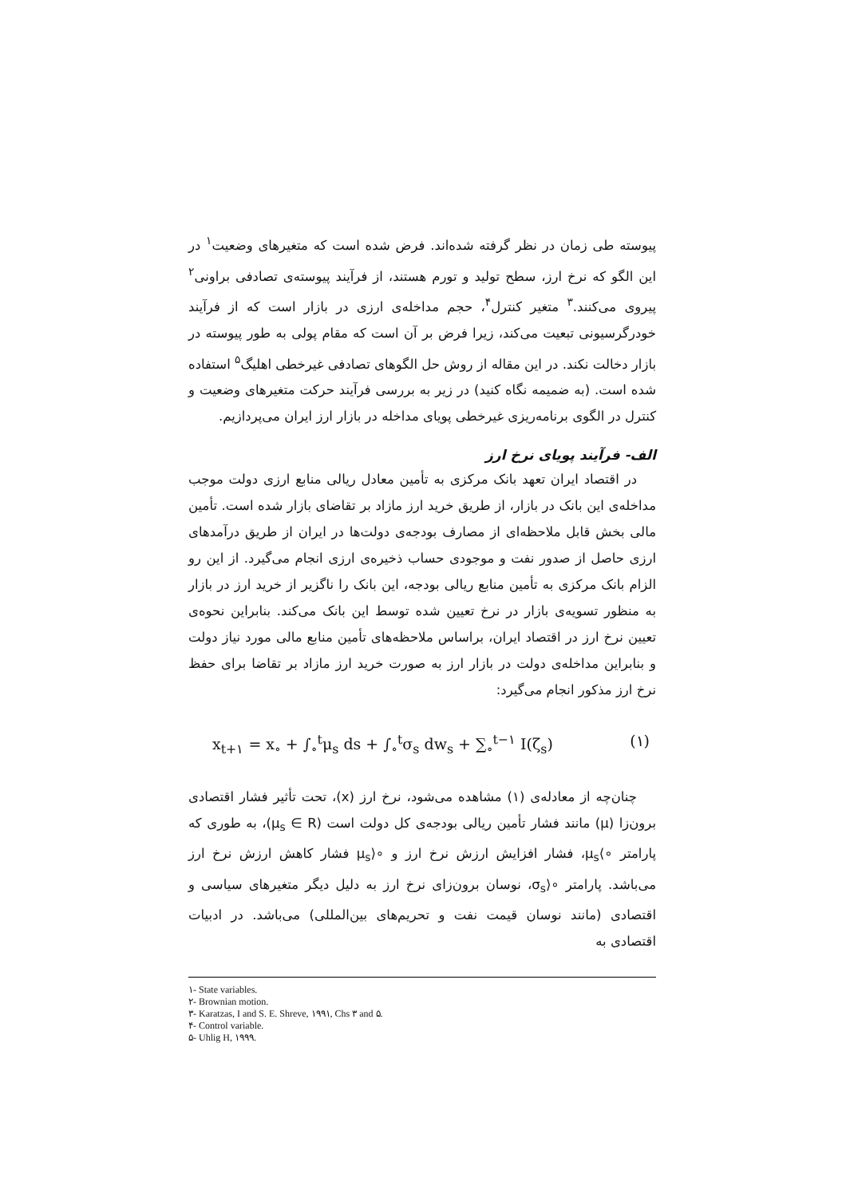پیوسته طی زمان در نظر گرفته شده‌اند. فرض شده است که متغیرهای وضعیت<sup>۱</sup> در این الگو که نرخ ارز، سطح تولید و تورم هستند، از فرآیند پیوسته‌ی تصادفی براونی<sup>۲</sup> پیروی می‌کنند.<sup>۳</sup> متغیر کنترل<sup>۴</sup>، حجم مداخله‌ی ارزی در بازار است که از فرآیند خودرگرسیونی تبعیت می‌کند، زیرا فرض بر آن است که مقام پولی به طور پیوسته در بازار دخالت نکند. در این مقاله از روش حل الگوهای تصادفی غیرخطی اهلیگ<sup>۵</sup> استفاده شده است. (به ضمیمه نگاه کنید) در زیر به بررسی فرآیند حرکت متغیرهای وضعیت و کنترل در الگوی برنامه‌ریزی غیرخطی پویای مداخله در بازار ارز ایران می‌پردازیم.
الف- فرآیند پویای نرخ ارز
در اقتصاد ایران تعهد بانک مرکزی به تأمین معادل ریالی منابع ارزی دولت موجب مداخله‌ی این بانک در بازار، از طریق خرید ارز مازاد بر تقاضای بازار شده است. تأمین مالی بخش قابل ملاحظه‌ای از مصارف بودجه‌ی دولت‌ها در ایران از طریق درآمدهای ارزی حاصل از صدور نفت و موجودی حساب ذخیره‌ی ارزی انجام می‌گیرد. از این رو الزام بانک مرکزی به تأمین منابع ریالی بودجه، این بانک را ناگزیر از خرید ارز در بازار به منظور تسویه‌ی بازار در نرخ تعیین شده توسط این بانک می‌کند. بنابراین نحوه‌ی تعیین نرخ ارز در اقتصاد ایران، براساس ملاحظه‌های تأمین منابع مالی مورد نیاز دولت و بنابراین مداخله‌ی دولت در بازار ارز به صورت خرید ارز مازاد بر تقاضا برای حفظ نرخ ارز مذکور انجام می‌گیرد:
x<sub>t+۱</sub> = x<sub>∘</sub> + ∫<sub>∘</sub><sup>t</sup>μ<sub>s</sub> ds + ∫<sub>∘</sub><sup>t</sup>σ<sub>s</sub> dw<sub>s</sub> + ∑<sub>∘</sub><sup>t−۱</sup> I(ζ<sub>s</sub>) (۱)
چنان‌چه از معادله‌ی (۱) مشاهده می‌شود، نرخ ارز (x)، تحت تأثیر فشار اقتصادی برون‌زا (μ) مانند فشار تأمین ریالی بودجه‌ی کل دولت است (μ<sub>s</sub> ∈ R)، به طوری که پارامتر ∘⟩μ<sub>s</sub>، فشار افزایش ارزش نرخ ارز و ∘⟨μ<sub>s</sub> فشار کاهش ارزش نرخ ارز می‌باشد. پارامتر ∘⟨σ<sub>s</sub>، نوسان برون‌زای نرخ ارز به دلیل دیگر متغیرهای سیاسی و اقتصادی (مانند نوسان قیمت نفت و تحریم‌های بین‌المللی) می‌باشد. در ادبیات اقتصادی به
۱- State variables.
۲- Brownian motion.
۳- Karatzas, I and S. E. Shreve, ۱۹۹۱, Chs ۳ and ۵.
۴- Control variable.
۵- Uhlig H, ۱۹۹۹.